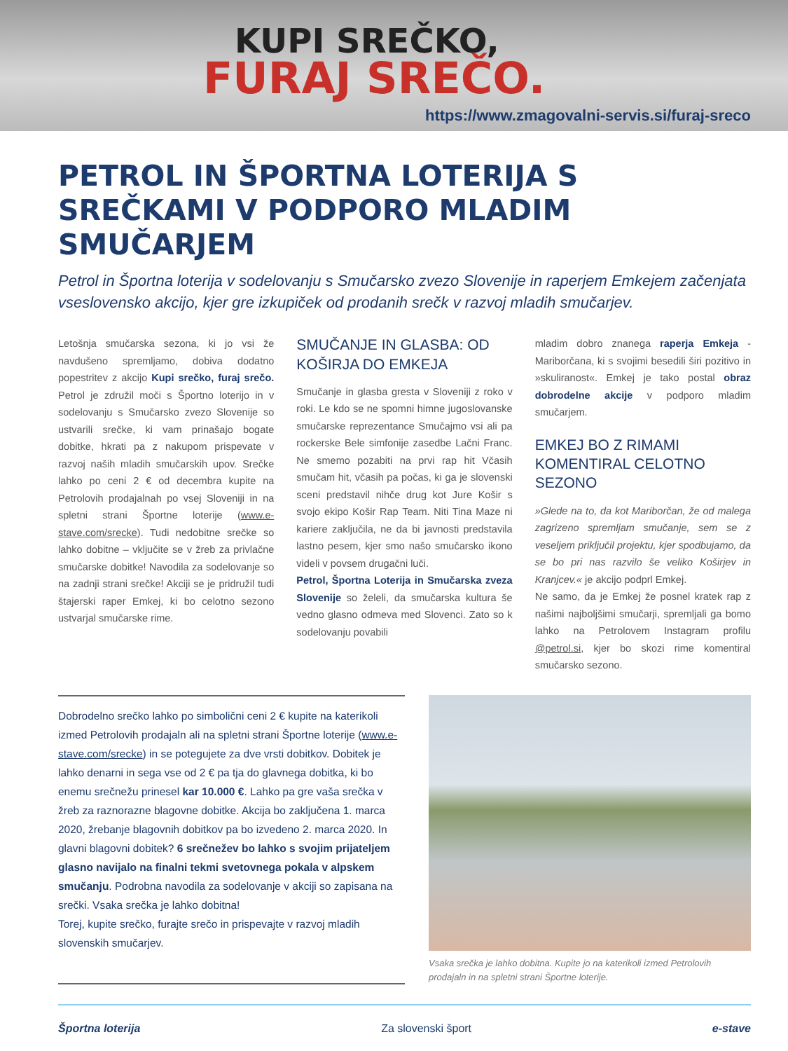KUPI SREČKO,
FURAJ SREČO.
https://www.zmagovalni-servis.si/furaj-sreco
PETROL IN ŠPORTNA LOTERIJA S SREČKAMI V PODPORO MLADIM SMUČARJEM
Petrol in Športna loterija v sodelovanju s Smučarsko zvezo Slovenije in raperjem Emkejem začenjata vseslovensko akcijo, kjer gre izkupiček od prodanih srečk v razvoj mladih smučarjev.
Letošnja smučarska sezona, ki jo vsi že navdušeno spremljamo, dobiva dodatno popestritev z akcijo Kupi srečko, furaj srečo. Petrol je združil moči s Športno loterijo in v sodelovanju s Smučarsko zvezo Slovenije so ustvarili srečke, ki vam prinašajo bogate dobitke, hkrati pa z nakupom prispevate v razvoj naših mladih smučarskih upov. Srečke lahko po ceni 2 € od decembra kupite na Petrolovih prodajalnah po vsej Sloveniji in na spletni strani Športne loterije (www.e-stave.com/srecke). Tudi nedobitne srečke so lahko dobitne – vključite se v žreb za privlačne smučarske dobitke! Navodila za sodelovanje so na zadnji strani srečke! Akciji se je pridružil tudi štajerski raper Emkej, ki bo celotno sezono ustvarjal smučarske rime.
SMUČANJE IN GLASBA: OD KOŠIRJA DO EMKEJA
Smučanje in glasba gresta v Sloveniji z roko v roki. Le kdo se ne spomni himne jugoslovanske smučarske reprezentance Smučajmo vsi ali pa rockerske Bele simfonije zasedbe Lačni Franc. Ne smemo pozabiti na prvi rap hit Včasih smučam hit, včasih pa počas, ki ga je slovenski sceni predstavil nihče drug kot Jure Košir s svojo ekipo Košir Rap Team. Niti Tina Maze ni kariere zaključila, ne da bi javnosti predstavila lastno pesem, kjer smo našo smučarsko ikono videli v povsem drugačni luči.
Petrol, Športna Loterija in Smučarska zveza Slovenije so želeli, da smučarska kultura še vedno glasno odmeva med Slovenci. Zato so k sodelovanju povabili
mladim dobro znanega raperja Emkeja - Mariborčana, ki s svojimi besedili širi pozitivo in »skuliranost«. Emkej je tako postal obraz dobrodelne akcije v podporo mladim smučarjem.
EMKEJ BO Z RIMAMI KOMENTIRAL CELOTNO SEZONO
»Glede na to, da kot Mariborčan, že od malega zagrizeno spremljam smučanje, sem se z veseljem priključil projektu, kjer spodbujamo, da se bo pri nas razvilo še veliko Koširjev in Kranjcev.« je akcijo podprl Emkej.
Ne samo, da je Emkej že posnel kratek rap z našimi najboljšimi smučarji, spremljali ga bomo lahko na Petrolovem Instagram profilu @petrol.si, kjer bo skozi rime komentiral smučarsko sezono.
Dobrodelno srečko lahko po simbolični ceni 2 € kupite na katerikoli izmed Petrolovih prodajaln ali na spletni strani Športne loterije (www.e-stave.com/srecke) in se potegujete za dve vrsti dobitkov. Dobitek je lahko denarni in sega vse od 2 € pa tja do glavnega dobitka, ki bo enemu srečnežu prinesel kar 10.000 €. Lahko pa gre vaša srečka v žreb za raznorazne blagovne dobitke. Akcija bo zaključena 1. marca 2020, žrebanje blagovnih dobitkov pa bo izvedeno 2. marca 2020. In glavni blagovni dobitek? 6 srečnežev bo lahko s svojim prijateljem glasno navijalo na finalni tekmi svetovnega pokala v alpskem smučanju. Podrobna navodila za sodelovanje v akciji so zapisana na srečki. Vsaka srečka je lahko dobitna!
Torej, kupite srečko, furajte srečo in prispevajte v razvoj mladih slovenskih smučarjev.
Vsaka srečka je lahko dobitna. Kupite jo na katerikoli izmed Petrolovih prodajaln in na spletni strani Športne loterije.
Športna loterija Za slovenski šport e-stave